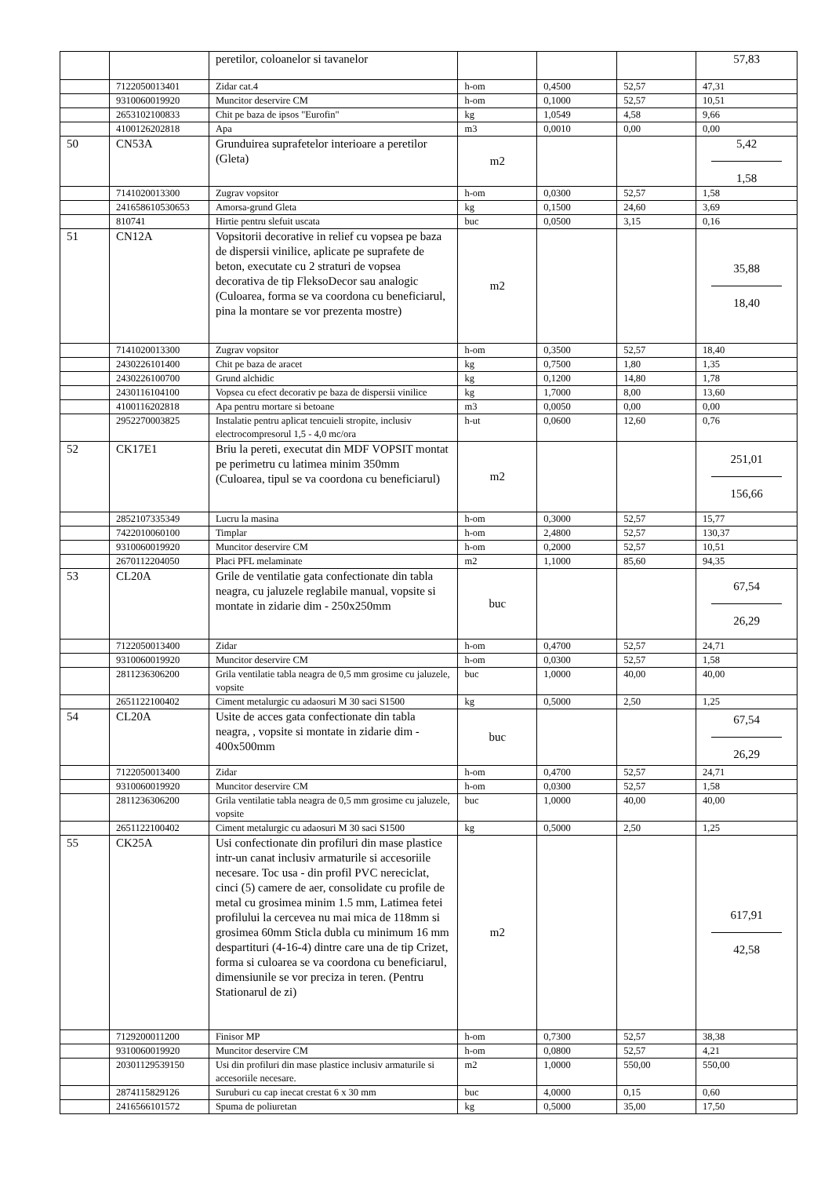| | | peretilor, coloanelor si tavanelor | | | | 57,83 |
| | 7122050013401 | Zidar cat.4 | h-om | 0,4500 | 52,57 | 47,31 |
| | 9310060019920 | Muncitor deservire CM | h-om | 0,1000 | 52,57 | 10,51 |
| | 2653102100833 | Chit pe baza de ipsos "Eurofin" | kg | 1,0549 | 4,58 | 9,66 |
| | 4100126202818 | Apa | m3 | 0,0010 | 0,00 | 0,00 |
| 50 | CN53A | Grunduirea suprafetelor interioare a peretilor (Gleta) | m2 | | | 5,42 1,58 |
| | 7141020013300 | Zugrav vopsitor | h-om | 0,0300 | 52,57 | 1,58 |
| | 241658610530653 | Amorsa-grund Gleta | kg | 0,1500 | 24,60 | 3,69 |
| | 810741 | Hirtie pentru slefuit uscata | buc | 0,0500 | 3,15 | 0,16 |
| 51 | CN12A | Vopsitorii decorative in relief cu vopsea pe baza de dispersii vinilice, aplicate pe suprafete de beton, executate cu 2 straturi de vopsea decorativa de tip FleksoDecor sau analogic (Culoarea, forma se va coordona cu beneficiarul, pina la montare se vor prezenta mostre) | m2 | | | 35,88 18,40 |
| | 7141020013300 | Zugrav vopsitor | h-om | 0,3500 | 52,57 | 18,40 |
| | 2430226101400 | Chit pe baza de aracet | kg | 0,7500 | 1,80 | 1,35 |
| | 2430226100700 | Grund alchidic | kg | 0,1200 | 14,80 | 1,78 |
| | 2430116104100 | Vopsea cu efect decorativ pe baza de dispersii vinilice | kg | 1,7000 | 8,00 | 13,60 |
| | 4100116202818 | Apa pentru mortare si betoane | m3 | 0,0050 | 0,00 | 0,00 |
| | 2952270003825 | Instalatie pentru aplicat tencuieli stropite, inclusiv electrocompresorul 1,5 - 4,0 mc/ora | h-ut | 0,0600 | 12,60 | 0,76 |
| 52 | CK17E1 | Briu la pereti, executat din MDF VOPSIT montat pe perimetru cu latimea minim 350mm (Culoarea, tipul se va coordona cu beneficiarul) | m2 | | | 251,01 156,66 |
| | 2852107335349 | Lucru la masina | h-om | 0,3000 | 52,57 | 15,77 |
| | 7422010060100 | Timplar | h-om | 2,4800 | 52,57 | 130,37 |
| | 9310060019920 | Muncitor deservire CM | h-om | 0,2000 | 52,57 | 10,51 |
| | 2670112204050 | Placi PFL melaminate | m2 | 1,1000 | 85,60 | 94,35 |
| 53 | CL20A | Grile de ventilatie gata confectionate din tabla neagra, cu jaluzele reglabile manual, vopsite si montate in zidarie dim - 250x250mm | buc | | | 67,54 26,29 |
| | 7122050013400 | Zidar | h-om | 0,4700 | 52,57 | 24,71 |
| | 9310060019920 | Muncitor deservire CM | h-om | 0,0300 | 52,57 | 1,58 |
| | 2811236306200 | Grila ventilatie tabla neagra de 0,5 mm grosime cu jaluzele, vopsite | buc | 1,0000 | 40,00 | 40,00 |
| | 2651122100402 | Ciment metalurgic cu adaosuri M 30 saci S1500 | kg | 0,5000 | 2,50 | 1,25 |
| 54 | CL20A | Usite de acces gata confectionate din tabla neagra, , vopsite si montate in zidarie dim - 400x500mm | buc | | | 67,54 26,29 |
| | 7122050013400 | Zidar | h-om | 0,4700 | 52,57 | 24,71 |
| | 9310060019920 | Muncitor deservire CM | h-om | 0,0300 | 52,57 | 1,58 |
| | 2811236306200 | Grila ventilatie tabla neagra de 0,5 mm grosime cu jaluzele, vopsite | buc | 1,0000 | 40,00 | 40,00 |
| | 2651122100402 | Ciment metalurgic cu adaosuri M 30 saci S1500 | kg | 0,5000 | 2,50 | 1,25 |
| 55 | CK25A | Usi confectionate din profiluri din mase plastice intr-un canat inclusiv armaturile si accesoriile necesare. Toc usa - din profil PVC nereciclat, cinci (5) camere de aer, consolidate cu profile de metal cu grosimea minim 1.5 mm, Latimea fetei profilului la cercevea nu mai mica de 118mm si grosimea 60mm Sticla dubla cu minimum 16 mm despartituri (4-16-4) dintre care una de tip Crizet, forma si culoarea se va coordona cu beneficiarul, dimensiunile se vor preciza in teren. (Pentru Stationarul de zi) | m2 | | | 617,91 42,58 |
| | 7129200011200 | Finisor MP | h-om | 0,7300 | 52,57 | 38,38 |
| | 9310060019920 | Muncitor deservire CM | h-om | 0,0800 | 52,57 | 4,21 |
| | 20301129539150 | Usi din profiluri din mase plastice inclusiv armaturile si accesoriile necesare. | m2 | 1,0000 | 550,00 | 550,00 |
| | 2874115829126 | Suruburi cu cap inecat crestat 6 x 30 mm | buc | 4,0000 | 0,15 | 0,60 |
| | 2416566101572 | Spuma de poliuretan | kg | 0,5000 | 35,00 | 17,50 |